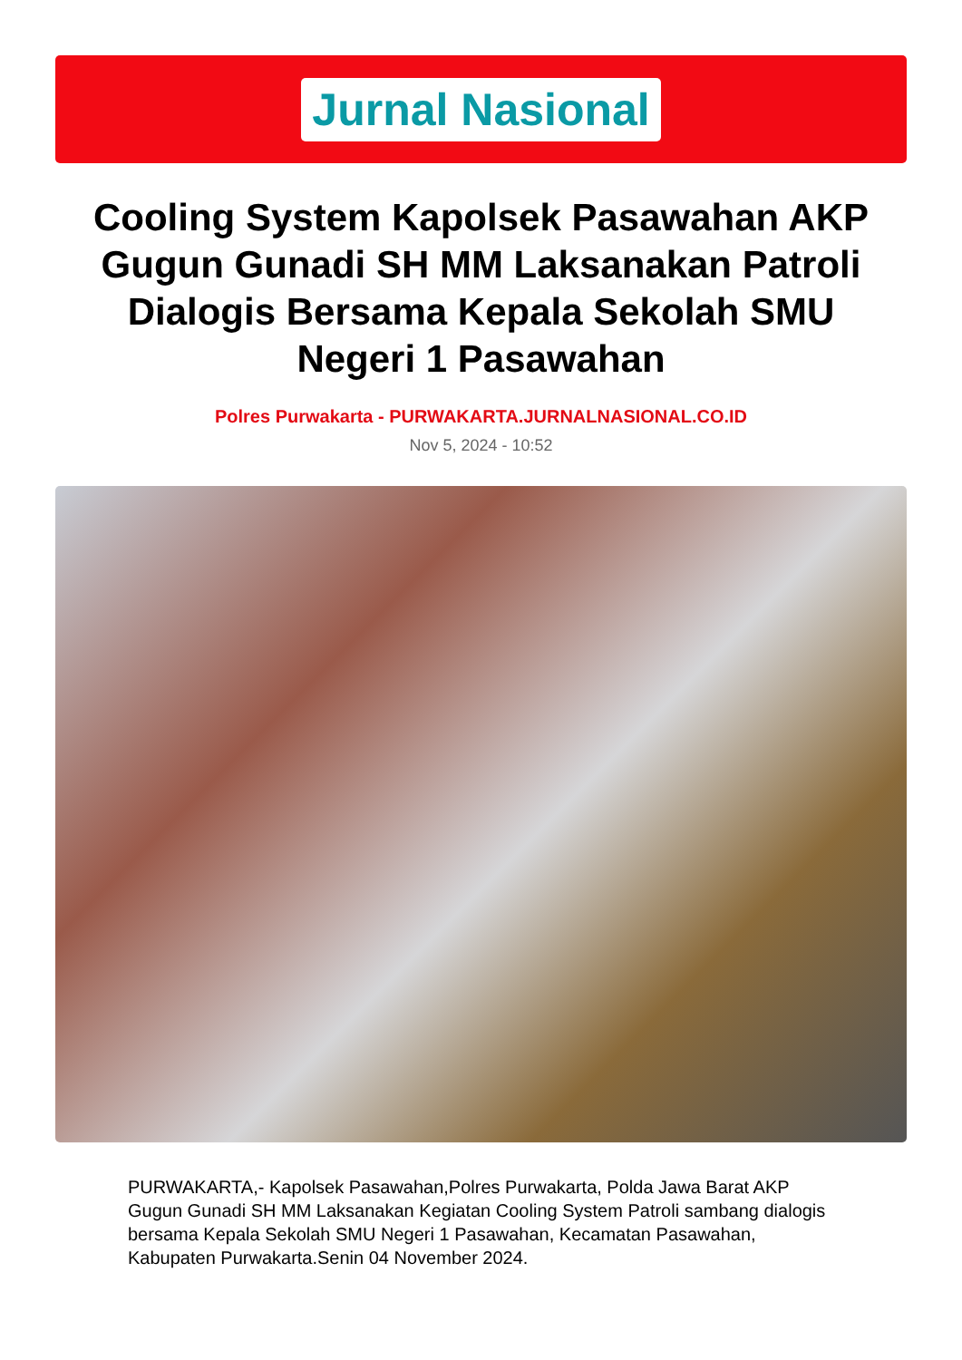Jurnal Nasional
Cooling System Kapolsek Pasawahan AKP Gugun Gunadi SH MM Laksanakan Patroli Dialogis Bersama Kepala Sekolah SMU Negeri 1 Pasawahan
Polres Purwakarta - PURWAKARTA.JURNALNASIONAL.CO.ID
Nov 5, 2024 - 10:52
PURWAKARTA,- Kapolsek Pasawahan,Polres Purwakarta, Polda Jawa Barat AKP Gugun Gunadi SH MM Laksanakan Kegiatan Cooling System Patroli sambang dialogis bersama Kepala Sekolah SMU Negeri 1 Pasawahan, Kecamatan Pasawahan, Kabupaten Purwakarta.Senin 04 November 2024.